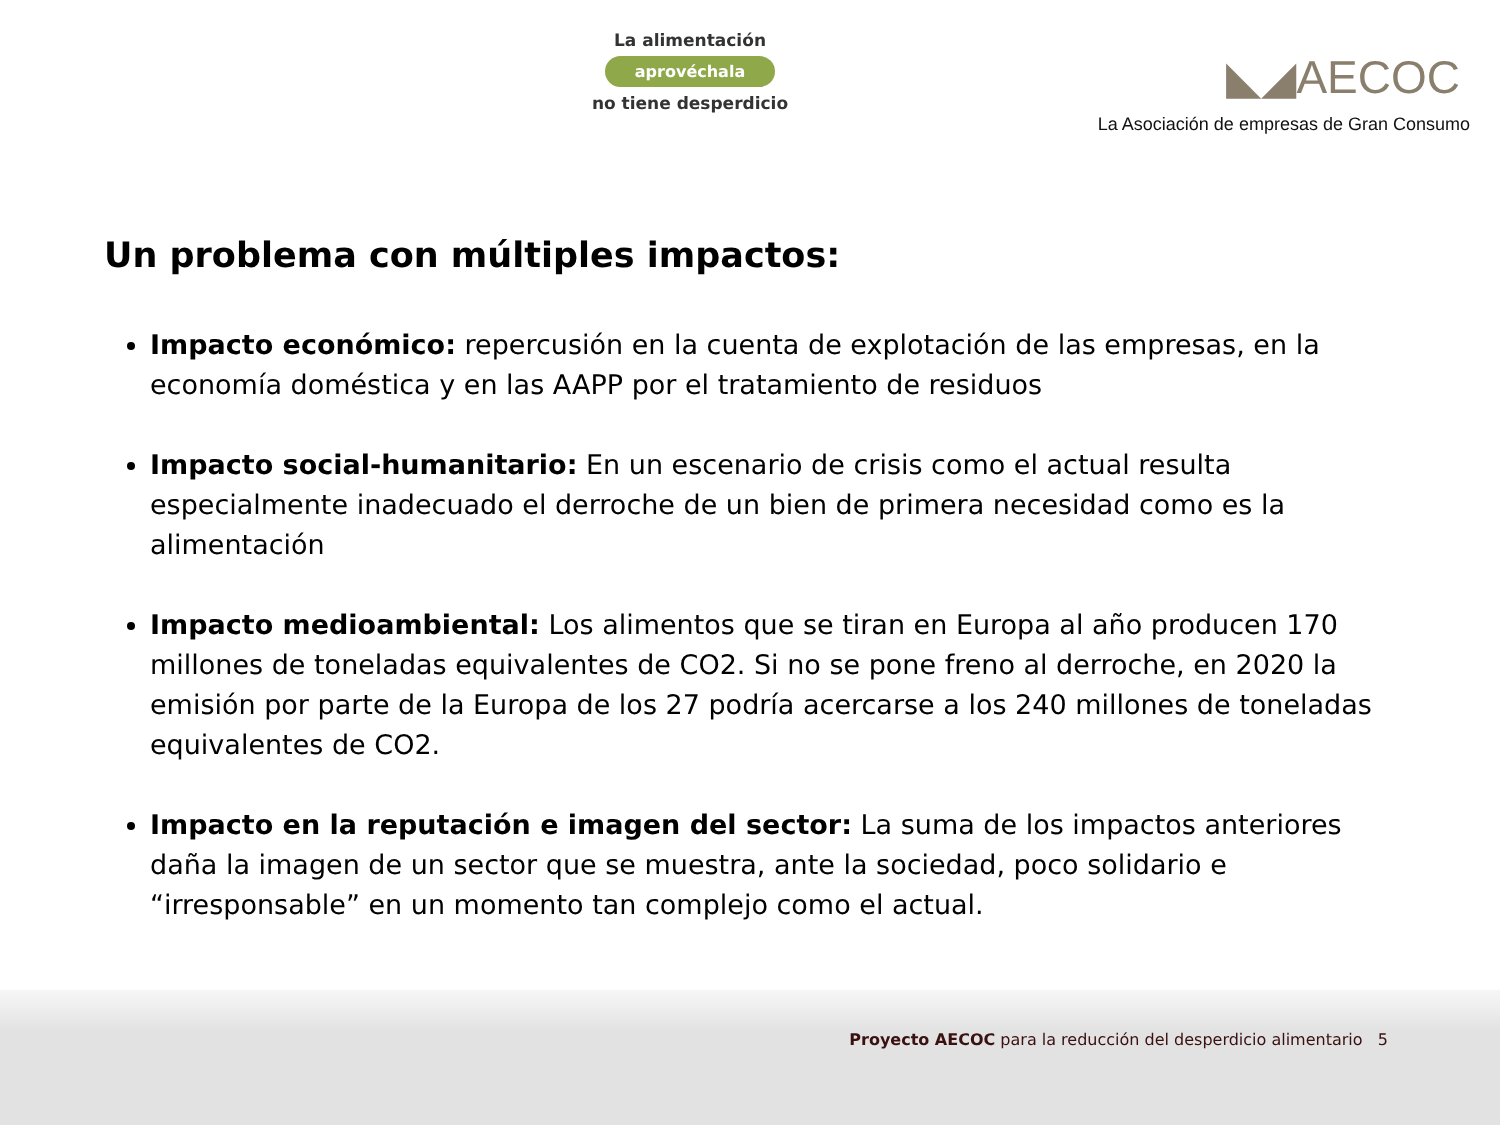La alimentación
aprovéchala
no tiene desperdicio
◣◢AECOC
La Asociación de empresas de Gran Consumo
Un problema con múltiples impactos:
Impacto económico: repercusión en la cuenta de explotación de las empresas, en la economía doméstica y en las AAPP por el tratamiento de residuos
Impacto social-humanitario: En un escenario de crisis como el actual resulta especialmente inadecuado el derroche de un bien de primera necesidad como es la alimentación
Impacto medioambiental: Los alimentos que se tiran en Europa al año producen 170 millones de toneladas equivalentes de CO2. Si no se pone freno al derroche, en 2020 la emisión por parte de la Europa de los 27 podría acercarse a los 240 millones de toneladas equivalentes de CO2.
Impacto en la reputación e imagen del sector: La suma de los impactos anteriores daña la imagen de un sector que se muestra, ante la sociedad, poco solidario e “irresponsable” en un momento tan complejo como el actual.
Proyecto AECOC para la reducción del desperdicio alimentario 5